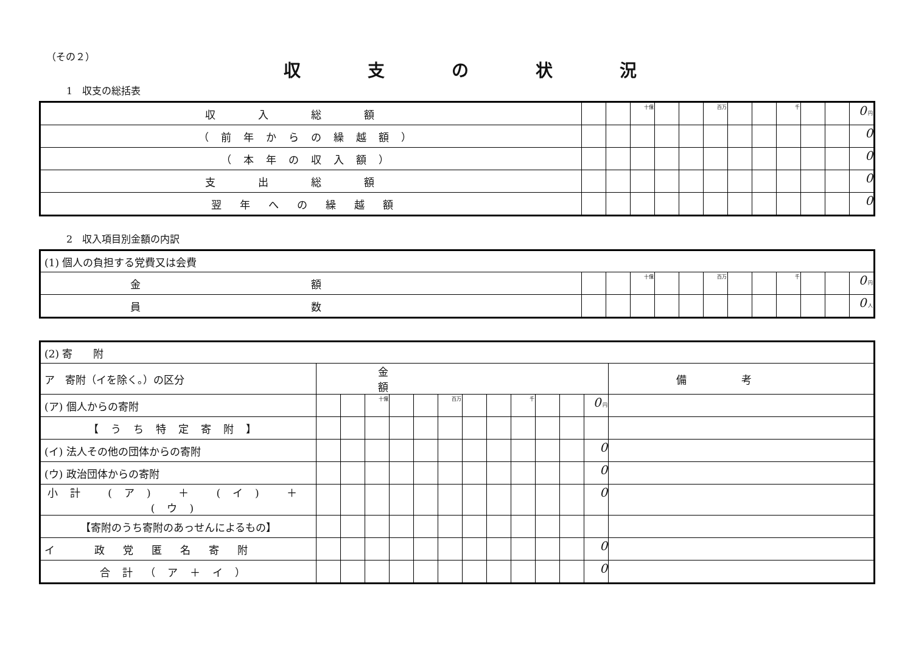（その２）
収支の状況
1　収支の総括表
| 収入総額 | | | 十億 | | | 百万 | | | 千 | | | 0 円 |
| （前年からの繰越額） | | | | | | | | | | | | 0 |
| （本年の収入額） | | | | | | | | | | | | 0 |
| 支出総額 | | | | | | | | | | | | 0 |
| 翌年への繰越額 | | | | | | | | | | | | 0 |
2　収入項目別金額の内訳
| (1) 個人の負担する党費又は会費 | | | | | | | | | | | | |
| 金額 | | | 十億 | | | 百万 | | | 千 | | | 0 円 |
| 員数 | | | | | | | | | | | | 0 人 |
| (2) 寄 附 | | | | | | | | | | | | | |
| ア 寄附（イを除く。）の区分 | 金額 | | | | | | | | | | | | 備考 |
| (ア) 個人からの寄附 | | | 十億 | | | 百万 | | | 千 | | | 0 円 | |
| 【うち特定寄附】 | | | | | | | | | | | | | |
| (イ) 法人その他の団体からの寄附 | | | | | | | | | | | | 0 | |
| (ウ) 政治団体からの寄附 | | | | | | | | | | | | 0 | |
| 小計 (ア) ＋ (イ) ＋ (ウ) | | | | | | | | | | | | 0 | |
| 【寄附のうち寄附のあっせんによるもの】 | | | | | | | | | | | | | |
| イ 政党匿名寄附 | | | | | | | | | | | | 0 | |
| 合計（ア＋イ） | | | | | | | | | | | | 0 | |